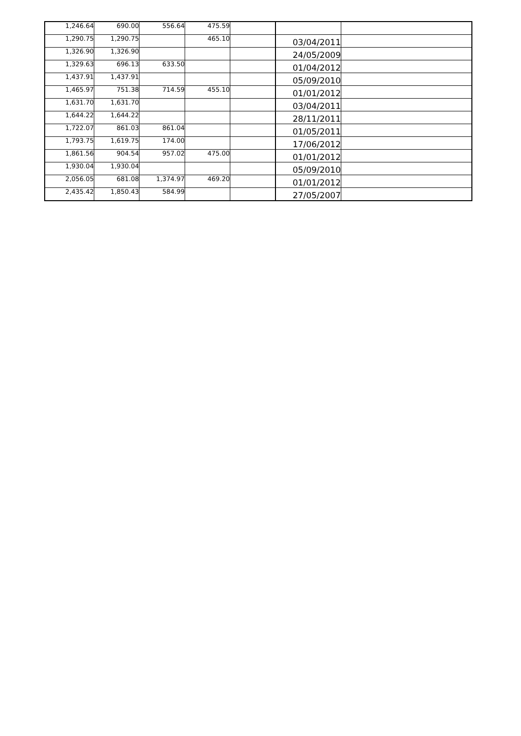| 1,246.64 | 690.00 | 556.64 | 475.59 | | | |
| 1,290.75 | 1,290.75 | | 465.10 | | 03/04/2011 | |
| 1,326.90 | 1,326.90 | | | | 24/05/2009 | |
| 1,329.63 | 696.13 | 633.50 | | | 01/04/2012 | |
| 1,437.91 | 1,437.91 | | | | 05/09/2010 | |
| 1,465.97 | 751.38 | 714.59 | 455.10 | | 01/01/2012 | |
| 1,631.70 | 1,631.70 | | | | 03/04/2011 | |
| 1,644.22 | 1,644.22 | | | | 28/11/2011 | |
| 1,722.07 | 861.03 | 861.04 | | | 01/05/2011 | |
| 1,793.75 | 1,619.75 | 174.00 | | | 17/06/2012 | |
| 1,861.56 | 904.54 | 957.02 | 475.00 | | 01/01/2012 | |
| 1,930.04 | 1,930.04 | | | | 05/09/2010 | |
| 2,056.05 | 681.08 | 1,374.97 | 469.20 | | 01/01/2012 | |
| 2,435.42 | 1,850.43 | 584.99 | | | 27/05/2007 | |